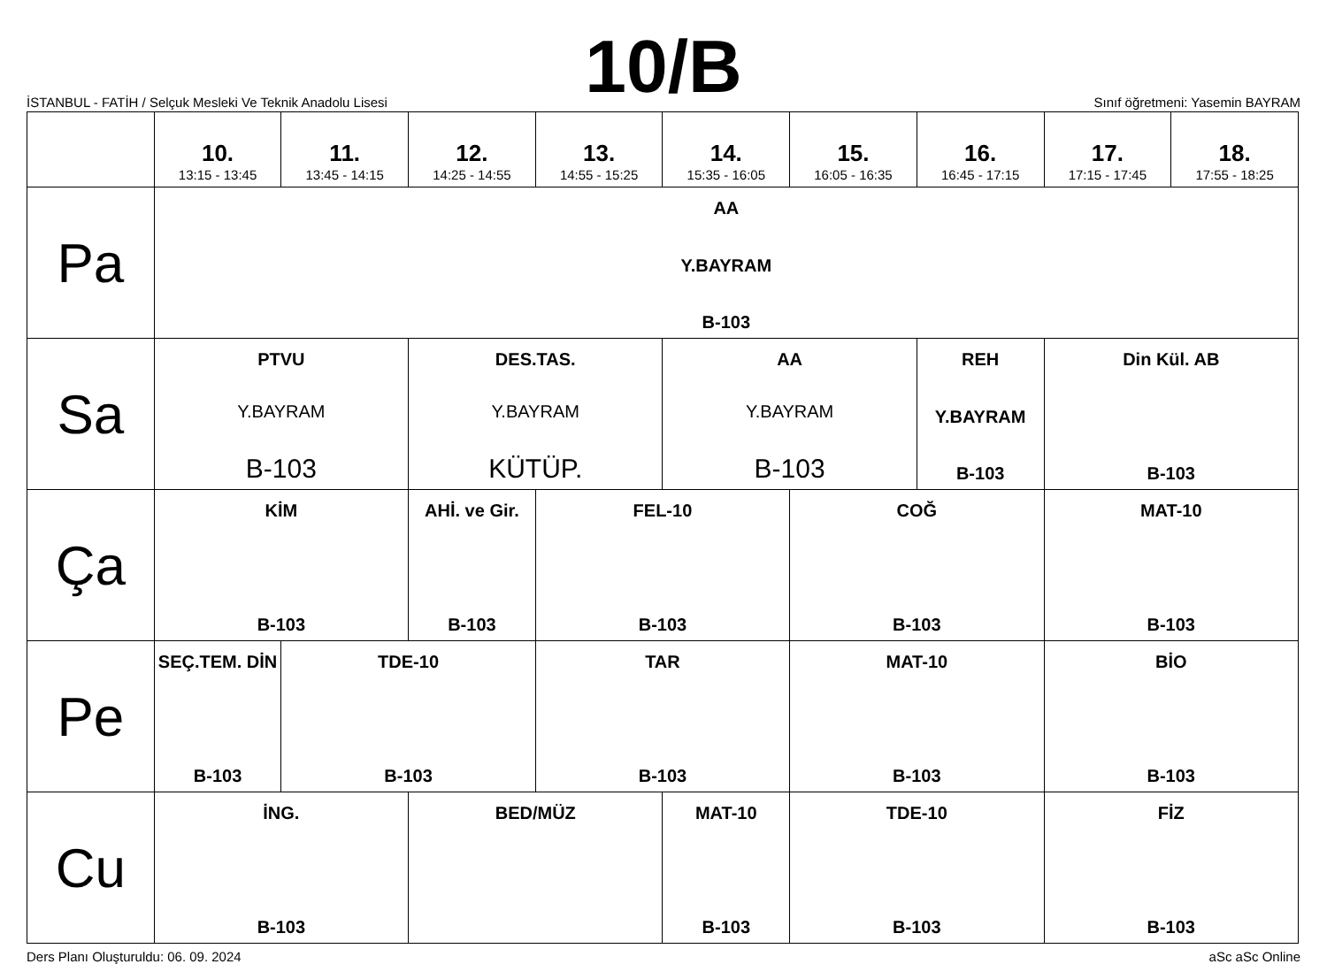10/B
İSTANBUL - FATİH / Selçuk Mesleki Ve Teknik Anadolu Lisesi
Sınıf öğretmeni: Yasemin BAYRAM
| | 10. 13:15 - 13:45 | 11. 13:45 - 14:15 | 12. 14:25 - 14:55 | 13. 14:55 - 15:25 | 14. 15:35 - 16:05 | 15. 16:05 - 16:35 | 16. 16:45 - 17:15 | 17. 17:15 - 17:45 | 18. 17:55 - 18:25 |
| --- | --- | --- | --- | --- | --- | --- | --- | --- | --- |
| Pa | AA Y.BAYRAM B-103 | | | | | | | | |
| Sa | PTVU Y.BAYRAM B-103 | | DES.TAS. Y.BAYRAM KÜTÜP. | | AA Y.BAYRAM B-103 | | REH Y.BAYRAM B-103 | Din Kül. AB B-103 | |
| Ça | KİM B-103 | | AHİ. ve Gir. B-103 | FEL-10 B-103 | | COĞ B-103 | | MAT-10 B-103 | |
| Pe | SEÇ.TEM. DİN B-103 | TDE-10 B-103 | | TAR B-103 | | MAT-10 B-103 | | BİO B-103 | |
| Cu | İNG. B-103 | | BED/MÜZ | | MAT-10 B-103 | TDE-10 B-103 | | FİZ B-103 | |
Ders Planı Oluşturuldu: 06. 09. 2024 aSc aSc Online